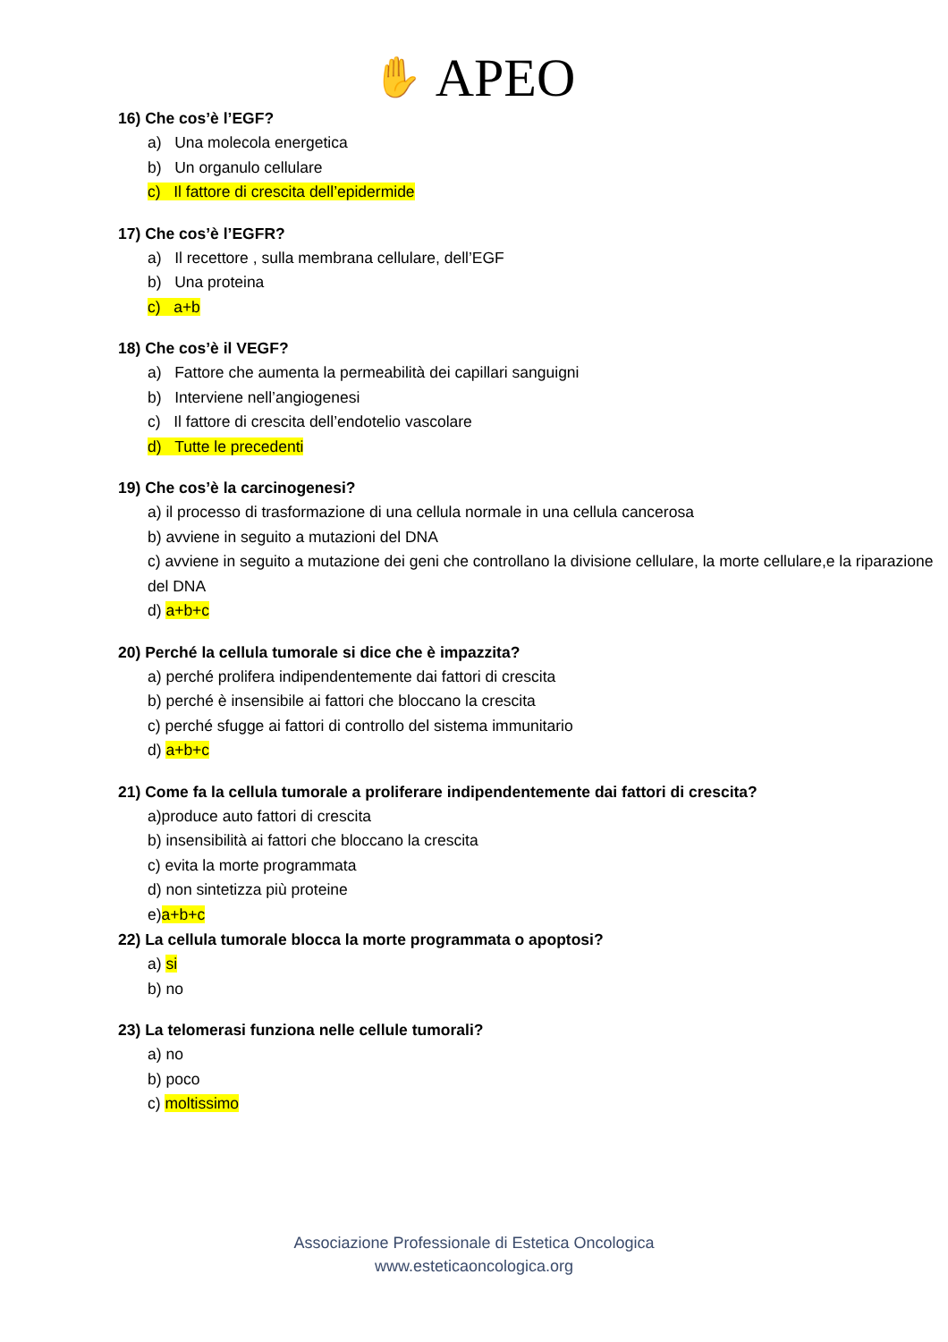✋ APEO
16) Che cos’è l’EGF?
a) Una molecola energetica
b) Un organulo cellulare
c) Il fattore di crescita dell’epidermide
17) Che cos’è l’EGFR?
a) Il recettore , sulla membrana cellulare, dell’EGF
b) Una proteina
c) a+b
18) Che cos’è il VEGF?
a) Fattore che aumenta la permeabilità dei capillari sanguigni
b) Interviene nell’angiogenesi
c) Il fattore di crescita dell’endotelio vascolare
d) Tutte le precedenti
19) Che cos’è la carcinogenesi?
a) il processo di trasformazione di una cellula normale in una cellula cancerosa
b) avviene in seguito a mutazioni del DNA
c) avviene in seguito a mutazione dei geni che controllano la divisione cellulare, la morte cellulare,e la riparazione del DNA
d) a+b+c
20) Perché la cellula tumorale si dice che è impazzita?
a) perché prolifera indipendentemente dai fattori di crescita
b) perché è insensibile ai fattori che bloccano la crescita
c) perché sfugge ai fattori di controllo del sistema immunitario
d) a+b+c
21) Come fa la cellula tumorale a proliferare indipendentemente dai fattori di crescita?
a)produce auto fattori di crescita
b) insensibilità ai fattori che bloccano la crescita
c) evita la morte programmata
d) non sintetizza più proteine
e)a+b+c
22) La cellula tumorale blocca la morte programmata o apoptosi?
a) si
b) no
23) La telomerasi funziona nelle cellule tumorali?
a) no
b) poco
c) moltissimo
Associazione Professionale di Estetica Oncologica
www.esteticaoncologica.org